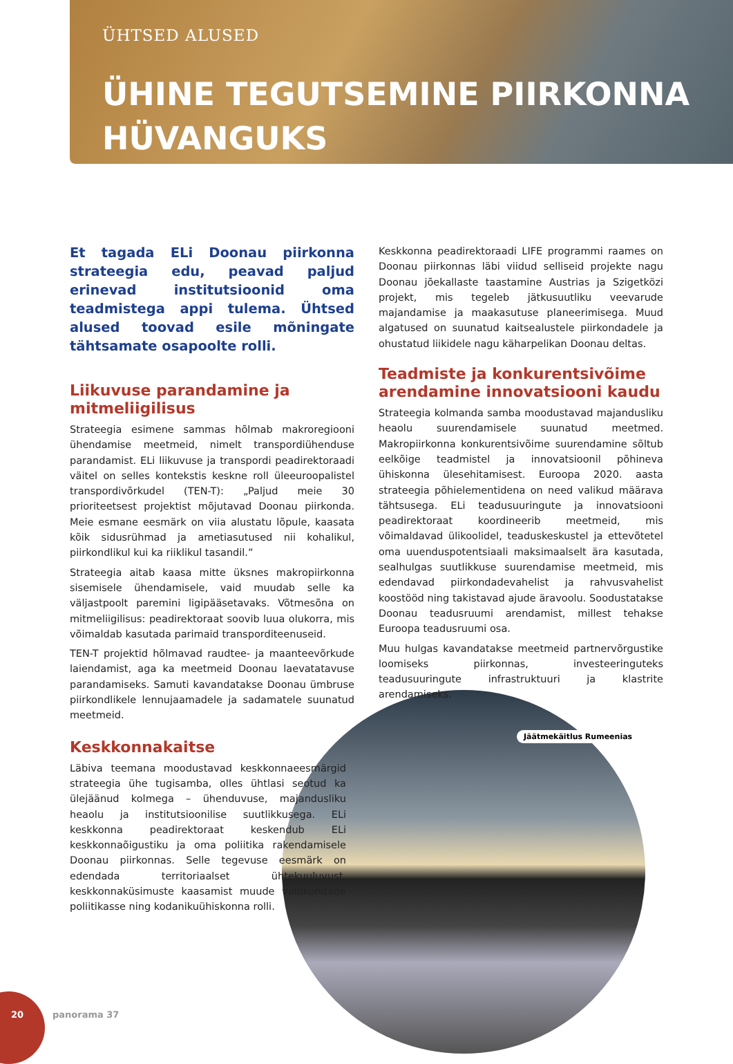ÜHTSED ALUSED
ÜHINE TEGUTSEMINE PIIRKONNA
HÜVANGUKS
Et tagada ELi Doonau piirkonna strateegia edu, peavad paljud erinevad institutsioonid oma teadmistega appi tulema. Ühtsed alused toovad esile mõningate tähtsamate osapoolte rolli.
Liikuvuse parandamine ja mitmeliigilisus
Strateegia esimene sammas hõlmab makroregiooni ühendamise meetmeid, nimelt transpordiühenduse parandamist. ELi liikuvuse ja transpordi peadirektoraadi väitel on selles kontekstis keskne roll üleeuroopalistel transpordivõrkudel (TEN-T): „Paljud meie 30 prioriteetsest projektist mõjutavad Doonau piirkonda. Meie esmane eesmärk on viia alustatu lõpule, kaasata kõik sidusrühmad ja ametiasutused nii kohalikul, piirkondlikul kui ka riiklikul tasandil.”
Strateegia aitab kaasa mitte üksnes makropiirkonna sisemisele ühendamisele, vaid muudab selle ka väljastpoolt paremini ligipääsetavaks. Võtmesõna on mitmeliigilisus: peadirektoraat soovib luua olukorra, mis võimaldab kasutada parimaid transporditeenuseid.
TEN-T projektid hõlmavad raudtee- ja maanteevõrkude laiendamist, aga ka meetmeid Doonau laevatatavuse parandamiseks. Samuti kavandatakse Doonau ümbruse piirkondlikele lennujaamadele ja sadamatele suunatud meetmeid.
Keskkonnakaitse
Läbiva teemana moodustavad keskkonnaeesmärgid strateegia ühe tugisamba, olles ühtlasi seotud ka ülejäänud kolmega – ühenduvuse, majandusliku heaolu ja institutsioonilise suutlikkusega. ELi keskkonna peadirektoraat keskendub ELi keskkonnaõigustiku ja oma poliitika rakendamisele Doonau piirkonnas. Selle tegevuse eesmärk on edendada territoriaalset ühtekuuluvust, keskkonnaküsimuste kaasamist muude valdkondade poliitikasse ning kodanikuühiskonna rolli.
Keskkonna peadirektoraadi LIFE programmi raames on Doonau piirkonnas läbi viidud selliseid projekte nagu Doonau jõekallaste taastamine Austrias ja Szigetközi projekt, mis tegeleb jätkusuutliku veevarude majandamise ja maakasutuse planeerimisega. Muud algatused on suunatud kaitsealustele piirkondadele ja ohustatud liikidele nagu käharpelikan Doonau deltas.
Teadmiste ja konkurentsivõime arendamine innovatsiooni kaudu
Strateegia kolmanda samba moodustavad majandusliku heaolu suurendamisele suunatud meetmed. Makropiirkonna konkurentsivõime suurendamine sõltub eelkõige teadmistel ja innovatsioonil põhineva ühiskonna ülesehitamisest. Euroopa 2020. aasta strateegia põhielementidena on need valikud määrava tähtsusega. ELi teadusuuringute ja innovatsiooni peadirektoraat koordineerib meetmeid, mis võimaldavad ülikoolidel, teaduskeskustel ja ettevõtetel oma uuenduspotentsiaali maksimaalselt ära kasutada, sealhulgas suutlikkuse suurendamise meetmeid, mis edendavad piirkondadevahelist ja rahvusvahelist koostööd ning takistavad ajude äravoolu. Soodustatakse Doonau teadusruumi arendamist, millest tehakse Euroopa teadusruumi osa.
Muu hulgas kavandatakse meetmeid partnervõrgustike loomiseks piirkonnas, investeeringuteks teadusuuringute infrastruktuuri ja klastrite arendamiseks.
Jäätmekäitlus Rumeenias
20 panorama 37